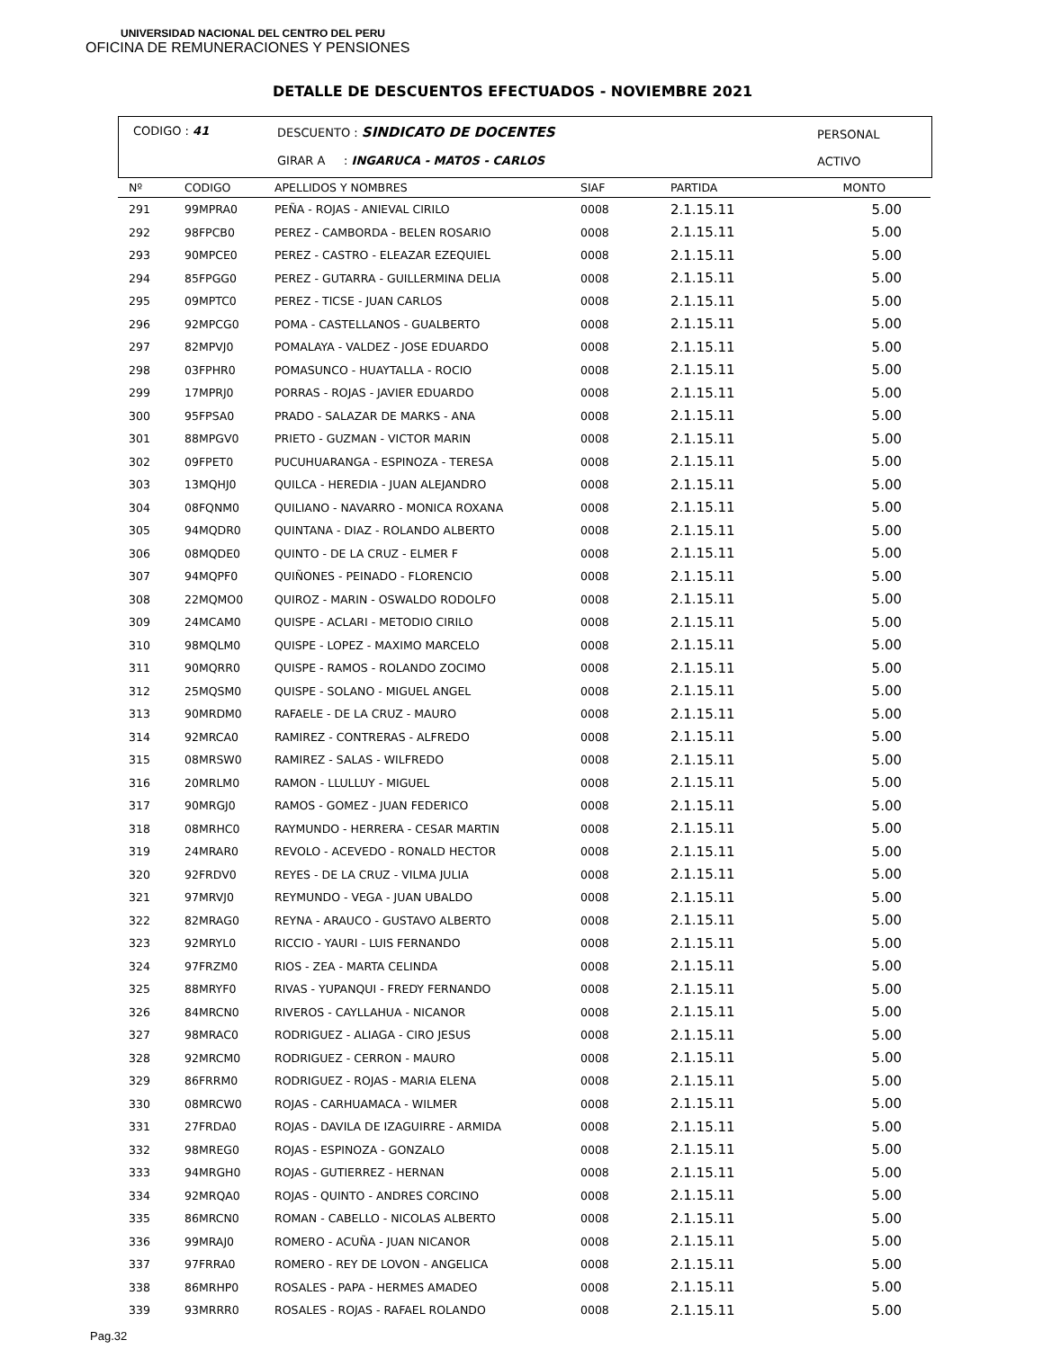UNIVERSIDAD NACIONAL DEL CENTRO DEL PERU
OFICINA DE REMUNERACIONES Y PENSIONES
DETALLE DE DESCUENTOS EFECTUADOS - NOVIEMBRE 2021
CODIGO : 41 DESCUENTO : SINDICATO DE DOCENTES
GIRAR A : INGARUCA - MATOS - CARLOS
PERSONAL
ACTIVO
| Nº | CODIGO | APELLIDOS Y NOMBRES | SIAF | PARTIDA | MONTO |
| --- | --- | --- | --- | --- | --- |
| 291 | 99MPRA0 | PEÑA - ROJAS - ANIEVAL CIRILO | 0008 | 2.1.15.11 | 5.00 |
| 292 | 98FPCB0 | PEREZ - CAMBORDA - BELEN ROSARIO | 0008 | 2.1.15.11 | 5.00 |
| 293 | 90MPCE0 | PEREZ - CASTRO - ELEAZAR EZEQUIEL | 0008 | 2.1.15.11 | 5.00 |
| 294 | 85FPGG0 | PEREZ - GUTARRA - GUILLERMINA DELIA | 0008 | 2.1.15.11 | 5.00 |
| 295 | 09MPTC0 | PEREZ - TICSE - JUAN CARLOS | 0008 | 2.1.15.11 | 5.00 |
| 296 | 92MPCG0 | POMA - CASTELLANOS - GUALBERTO | 0008 | 2.1.15.11 | 5.00 |
| 297 | 82MPVJ0 | POMALAYA - VALDEZ - JOSE EDUARDO | 0008 | 2.1.15.11 | 5.00 |
| 298 | 03FPHR0 | POMASUNCO - HUAYTALLA - ROCIO | 0008 | 2.1.15.11 | 5.00 |
| 299 | 17MPRJ0 | PORRAS - ROJAS - JAVIER EDUARDO | 0008 | 2.1.15.11 | 5.00 |
| 300 | 95FPSA0 | PRADO - SALAZAR DE MARKS - ANA | 0008 | 2.1.15.11 | 5.00 |
| 301 | 88MPGV0 | PRIETO - GUZMAN - VICTOR MARIN | 0008 | 2.1.15.11 | 5.00 |
| 302 | 09FPET0 | PUCUHUARANGA - ESPINOZA - TERESA | 0008 | 2.1.15.11 | 5.00 |
| 303 | 13MQHJ0 | QUILCA - HEREDIA - JUAN ALEJANDRO | 0008 | 2.1.15.11 | 5.00 |
| 304 | 08FQNM0 | QUILIANO - NAVARRO - MONICA ROXANA | 0008 | 2.1.15.11 | 5.00 |
| 305 | 94MQDR0 | QUINTANA - DIAZ - ROLANDO ALBERTO | 0008 | 2.1.15.11 | 5.00 |
| 306 | 08MQDE0 | QUINTO - DE LA CRUZ - ELMER F | 0008 | 2.1.15.11 | 5.00 |
| 307 | 94MQPF0 | QUIÑONES - PEINADO - FLORENCIO | 0008 | 2.1.15.11 | 5.00 |
| 308 | 22MQMO0 | QUIROZ - MARIN - OSWALDO RODOLFO | 0008 | 2.1.15.11 | 5.00 |
| 309 | 24MCAM0 | QUISPE - ACLARI - METODIO CIRILO | 0008 | 2.1.15.11 | 5.00 |
| 310 | 98MQLM0 | QUISPE - LOPEZ - MAXIMO MARCELO | 0008 | 2.1.15.11 | 5.00 |
| 311 | 90MQRR0 | QUISPE - RAMOS - ROLANDO ZOCIMO | 0008 | 2.1.15.11 | 5.00 |
| 312 | 25MQSM0 | QUISPE - SOLANO - MIGUEL ANGEL | 0008 | 2.1.15.11 | 5.00 |
| 313 | 90MRDM0 | RAFAELE - DE LA CRUZ - MAURO | 0008 | 2.1.15.11 | 5.00 |
| 314 | 92MRCA0 | RAMIREZ - CONTRERAS - ALFREDO | 0008 | 2.1.15.11 | 5.00 |
| 315 | 08MRSW0 | RAMIREZ - SALAS - WILFREDO | 0008 | 2.1.15.11 | 5.00 |
| 316 | 20MRLM0 | RAMON - LLULLUY - MIGUEL | 0008 | 2.1.15.11 | 5.00 |
| 317 | 90MRGJ0 | RAMOS - GOMEZ - JUAN FEDERICO | 0008 | 2.1.15.11 | 5.00 |
| 318 | 08MRHC0 | RAYMUNDO - HERRERA - CESAR MARTIN | 0008 | 2.1.15.11 | 5.00 |
| 319 | 24MRAR0 | REVOLO - ACEVEDO - RONALD HECTOR | 0008 | 2.1.15.11 | 5.00 |
| 320 | 92FRDV0 | REYES - DE LA CRUZ - VILMA JULIA | 0008 | 2.1.15.11 | 5.00 |
| 321 | 97MRVJ0 | REYMUNDO - VEGA - JUAN UBALDO | 0008 | 2.1.15.11 | 5.00 |
| 322 | 82MRAG0 | REYNA - ARAUCO - GUSTAVO ALBERTO | 0008 | 2.1.15.11 | 5.00 |
| 323 | 92MRYL0 | RICCIO - YAURI - LUIS FERNANDO | 0008 | 2.1.15.11 | 5.00 |
| 324 | 97FRZM0 | RIOS - ZEA - MARTA CELINDA | 0008 | 2.1.15.11 | 5.00 |
| 325 | 88MRYF0 | RIVAS - YUPANQUI - FREDY FERNANDO | 0008 | 2.1.15.11 | 5.00 |
| 326 | 84MRCN0 | RIVEROS - CAYLLAHUA - NICANOR | 0008 | 2.1.15.11 | 5.00 |
| 327 | 98MRAC0 | RODRIGUEZ - ALIAGA - CIRO JESUS | 0008 | 2.1.15.11 | 5.00 |
| 328 | 92MRCM0 | RODRIGUEZ - CERRON - MAURO | 0008 | 2.1.15.11 | 5.00 |
| 329 | 86FRRM0 | RODRIGUEZ - ROJAS - MARIA ELENA | 0008 | 2.1.15.11 | 5.00 |
| 330 | 08MRCW0 | ROJAS - CARHUAMACA - WILMER | 0008 | 2.1.15.11 | 5.00 |
| 331 | 27FRDA0 | ROJAS - DAVILA DE IZAGUIRRE - ARMIDA | 0008 | 2.1.15.11 | 5.00 |
| 332 | 98MREG0 | ROJAS - ESPINOZA - GONZALO | 0008 | 2.1.15.11 | 5.00 |
| 333 | 94MRGH0 | ROJAS - GUTIERREZ - HERNAN | 0008 | 2.1.15.11 | 5.00 |
| 334 | 92MRQA0 | ROJAS - QUINTO - ANDRES CORCINO | 0008 | 2.1.15.11 | 5.00 |
| 335 | 86MRCN0 | ROMAN - CABELLO - NICOLAS ALBERTO | 0008 | 2.1.15.11 | 5.00 |
| 336 | 99MRAJ0 | ROMERO - ACUÑA - JUAN NICANOR | 0008 | 2.1.15.11 | 5.00 |
| 337 | 97FRRA0 | ROMERO - REY DE LOVON - ANGELICA | 0008 | 2.1.15.11 | 5.00 |
| 338 | 86MRHP0 | ROSALES - PAPA - HERMES AMADEO | 0008 | 2.1.15.11 | 5.00 |
| 339 | 93MRRR0 | ROSALES - ROJAS - RAFAEL ROLANDO | 0008 | 2.1.15.11 | 5.00 |
Pag.32